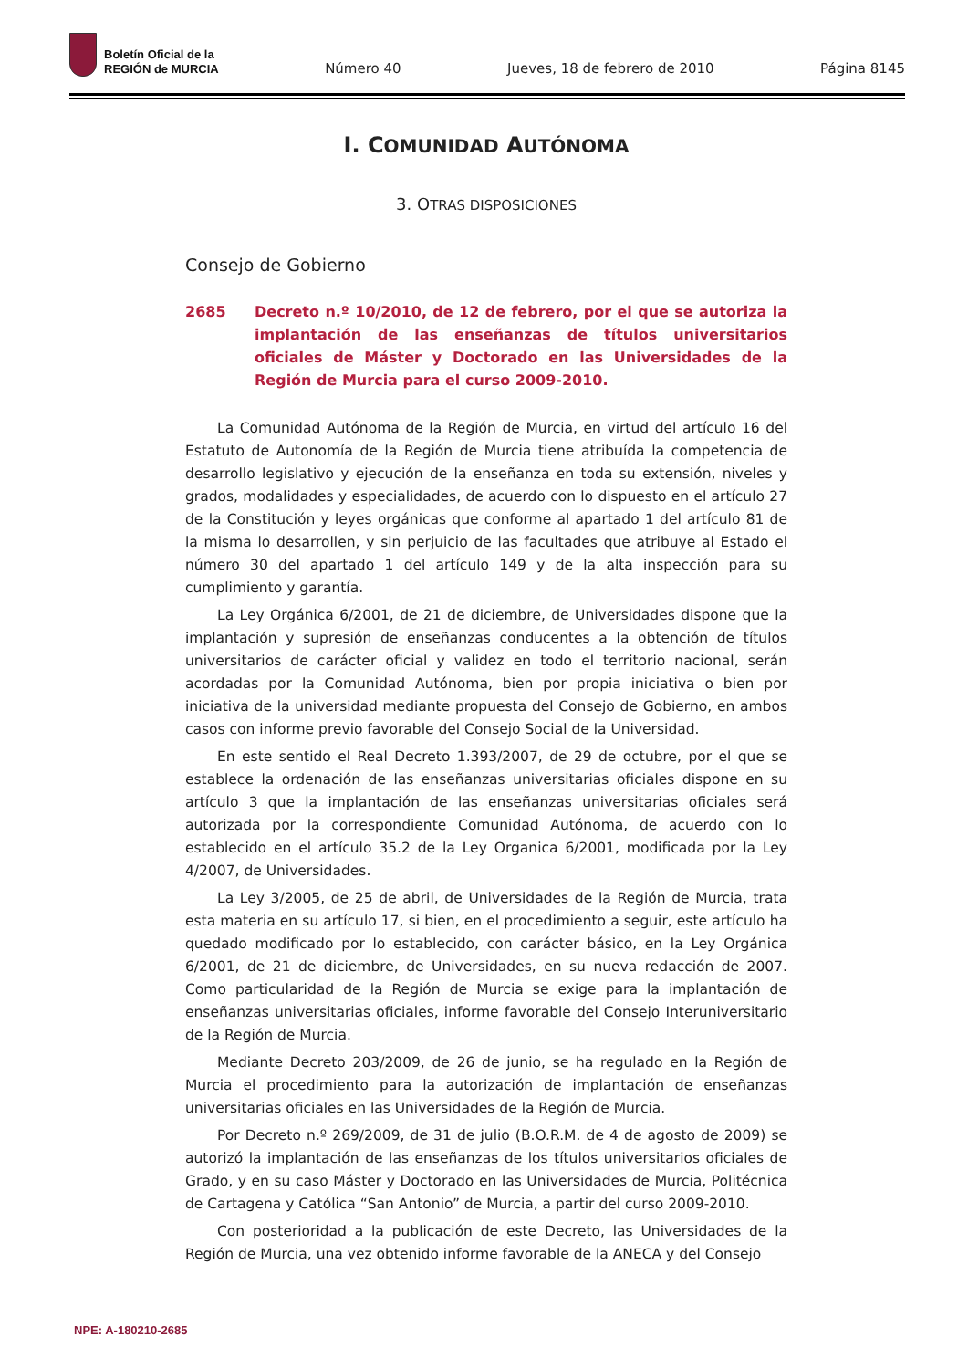Boletín Oficial de la
REGIÓN de MURCIA
Número 40 Jueves, 18 de febrero de 2010 Página 8145
I. COMUNIDAD AUTÓNOMA
3. OTRAS DISPOSICIONES
Consejo de Gobierno
2685 Decreto n.º 10/2010, de 12 de febrero, por el que se autoriza la implantación de las enseñanzas de títulos universitarios oficiales de Máster y Doctorado en las Universidades de la Región de Murcia para el curso 2009-2010.
La Comunidad Autónoma de la Región de Murcia, en virtud del artículo 16 del Estatuto de Autonomía de la Región de Murcia tiene atribuída la competencia de desarrollo legislativo y ejecución de la enseñanza en toda su extensión, niveles y grados, modalidades y especialidades, de acuerdo con lo dispuesto en el artículo 27 de la Constitución y leyes orgánicas que conforme al apartado 1 del artículo 81 de la misma lo desarrollen, y sin perjuicio de las facultades que atribuye al Estado el número 30 del apartado 1 del artículo 149 y de la alta inspección para su cumplimiento y garantía.
La Ley Orgánica 6/2001, de 21 de diciembre, de Universidades dispone que la implantación y supresión de enseñanzas conducentes a la obtención de títulos universitarios de carácter oficial y validez en todo el territorio nacional, serán acordadas por la Comunidad Autónoma, bien por propia iniciativa o bien por iniciativa de la universidad mediante propuesta del Consejo de Gobierno, en ambos casos con informe previo favorable del Consejo Social de la Universidad.
En este sentido el Real Decreto 1.393/2007, de 29 de octubre, por el que se establece la ordenación de las enseñanzas universitarias oficiales dispone en su artículo 3 que la implantación de las enseñanzas universitarias oficiales será autorizada por la correspondiente Comunidad Autónoma, de acuerdo con lo establecido en el artículo 35.2 de la Ley Organica 6/2001, modificada por la Ley 4/2007, de Universidades.
La Ley 3/2005, de 25 de abril, de Universidades de la Región de Murcia, trata esta materia en su artículo 17, si bien, en el procedimiento a seguir, este artículo ha quedado modificado por lo establecido, con carácter básico, en la Ley Orgánica 6/2001, de 21 de diciembre, de Universidades, en su nueva redacción de 2007. Como particularidad de la Región de Murcia se exige para la implantación de enseñanzas universitarias oficiales, informe favorable del Consejo Interuniversitario de la Región de Murcia.
Mediante Decreto 203/2009, de 26 de junio, se ha regulado en la Región de Murcia el procedimiento para la autorización de implantación de enseñanzas universitarias oficiales en las Universidades de la Región de Murcia.
Por Decreto n.º 269/2009, de 31 de julio (B.O.R.M. de 4 de agosto de 2009) se autorizó la implantación de las enseñanzas de los títulos universitarios oficiales de Grado, y en su caso Máster y Doctorado en las Universidades de Murcia, Politécnica de Cartagena y Católica “San Antonio” de Murcia, a partir del curso 2009-2010.
Con posterioridad a la publicación de este Decreto, las Universidades de la Región de Murcia, una vez obtenido informe favorable de la ANECA y del Consejo
NPE: A-180210-2685